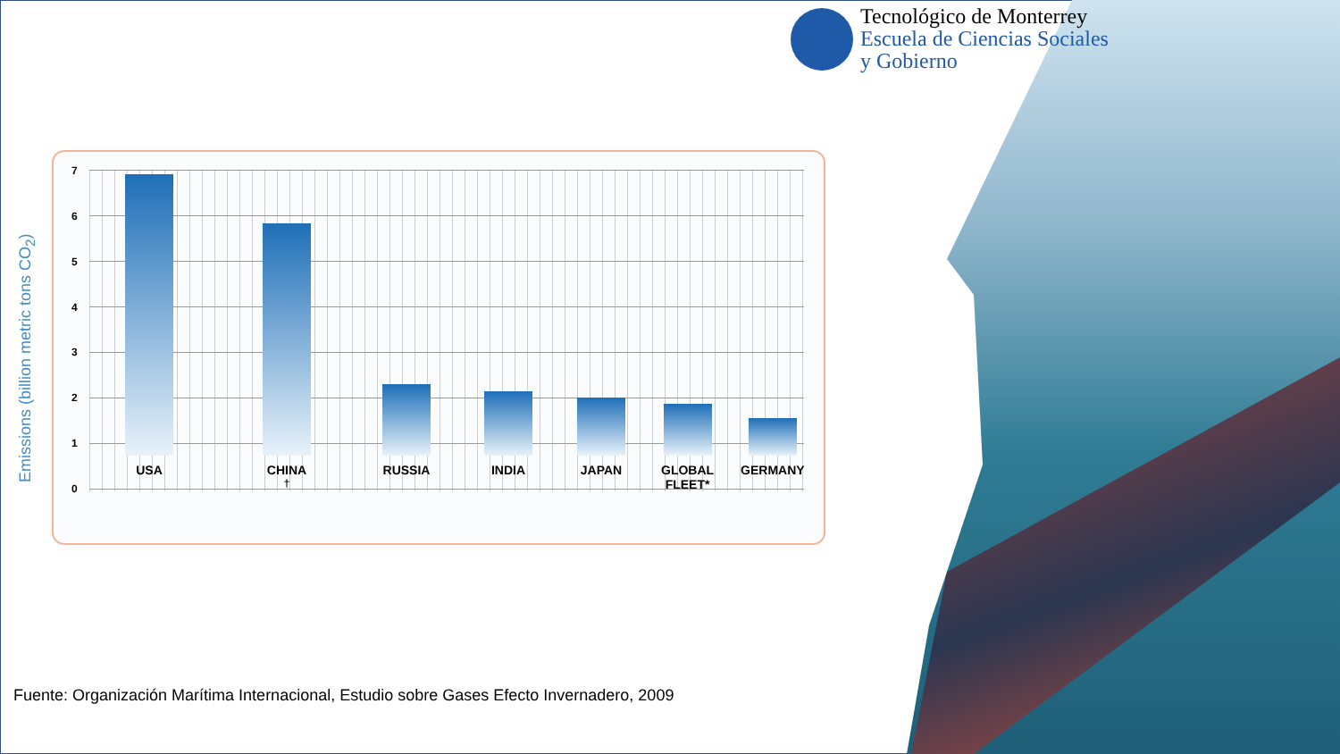Tecnológico de Monterrey
Escuela de Ciencias Sociales
y Gobierno
Emissions (billion metric tons CO<sub>2</sub>)
76543210
USA
CHINA <sup>†</sup>
RUSSIA
INDIA
JAPAN
GLOBAL
FLEET*
GERMANY
Fuente: Organización Marítima Internacional, Estudio sobre Gases Efecto Invernadero, 2009